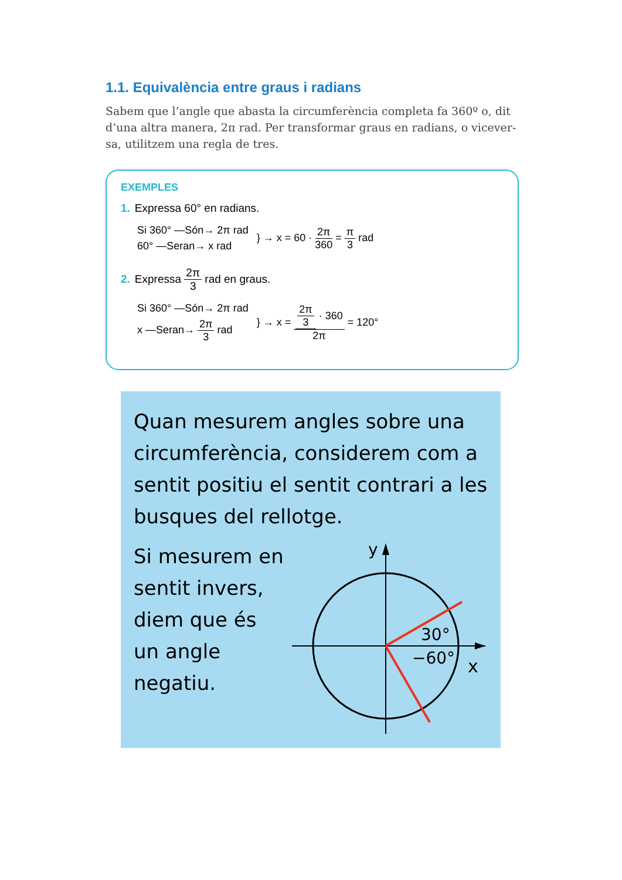1.1. Equivalència entre graus i radians
Sabem que l’angle que abasta la circumferència completa fa 360º o, dit d’una altra manera, 2π rad. Per transformar graus en radians, o vicever­sa, utilitzem una regla de tres.
EXEMPLES
1. Expressa 60° en radians.
Si 360° —Són→ 2π rad
60° —Seran→ x rad
} → x = 60 · 2π 360 = π 3 rad
2. Expressa 2π 3 rad en graus.
Si 360° —Són→ 2π rad
x —Seran→ 2π 3 rad
} → x = 2π 3 · 360 2π = 120°
Quan mesurem angles sobre una circumferència, considerem com a sentit positiu el sentit contrari a les busques del rellotge.
Si mesurem en sentit invers, diem que és un angle negatiu.
y
x
30°
−60°